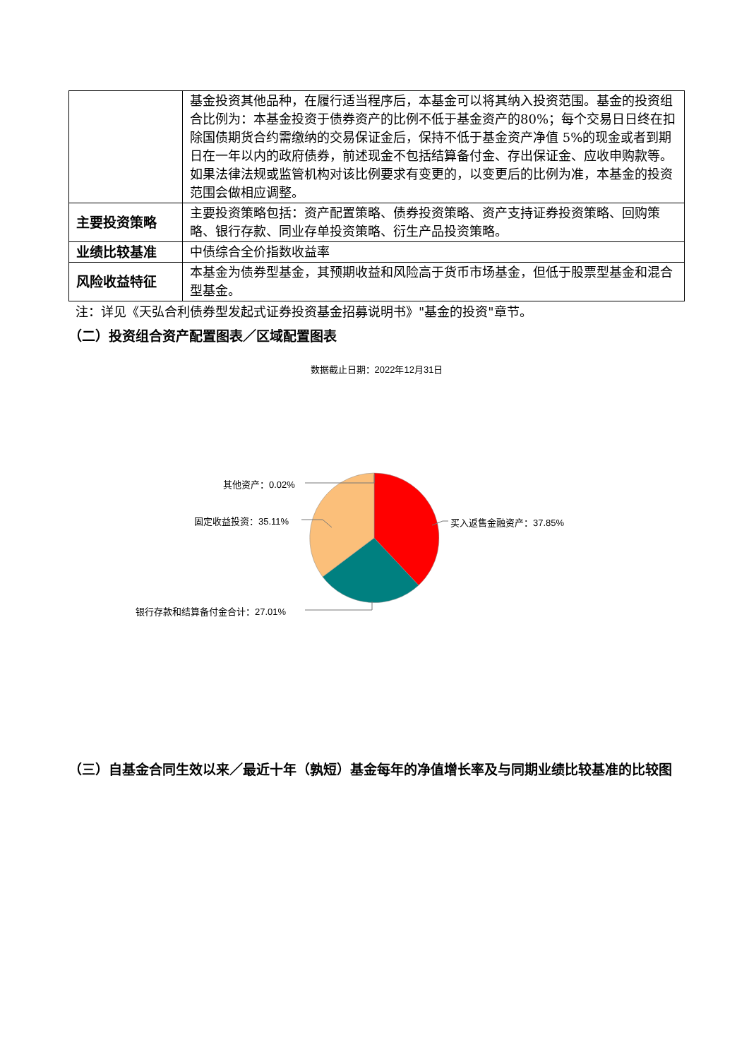| | 基金投资其他品种，在履行适当程序后，本基金可以将其纳入投资范围。基金的投资组合比例为：本基金投资于债券资产的比例不低于基金资产的80%；每个交易日日终在扣除国债期货合约需缴纳的交易保证金后，保持不低于基金资产净值 5%的现金或者到期日在一年以内的政府债券，前述现金不包括结算备付金、存出保证金、应收申购款等。如果法律法规或监管机构对该比例要求有变更的，以变更后的比例为准，本基金的投资范围会做相应调整。 |
| 主要投资策略 | 主要投资策略包括：资产配置策略、债券投资策略、资产支持证券投资策略、回购策略、银行存款、同业存单投资策略、衍生产品投资策略。 |
| 业绩比较基准 | 中债综合全价指数收益率 |
| 风险收益特征 | 本基金为债券型基金，其预期收益和风险高于货币市场基金，但低于股票型基金和混合型基金。 |
注：详见《天弘合利债券型发起式证券投资基金招募说明书》"基金的投资"章节。
（二）投资组合资产配置图表／区域配置图表
数据截止日期：2022年12月31日
其他资产：0.02%
固定收益投资：35.11% 买入返售金融资产：37.85%
银行存款和结算备付金合计：27.01%
（三）自基金合同生效以来／最近十年（孰短）基金每年的净值增长率及与同期业绩比较基准的比较图